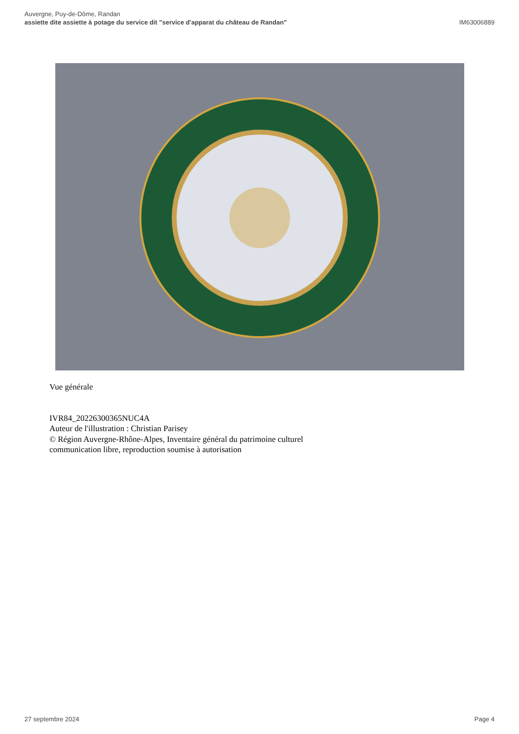Auvergne, Puy-de-Dôme, Randan
assiette dite assiette à potage du service dit "service d'apparat du château de Randan"
IM63006889
Vue générale
IVR84_20226300365NUC4A
Auteur de l'illustration : Christian Parisey
© Région Auvergne-Rhône-Alpes, Inventaire général du patrimoine culturel
communication libre, reproduction soumise à autorisation
27 septembre 2024 Page 4